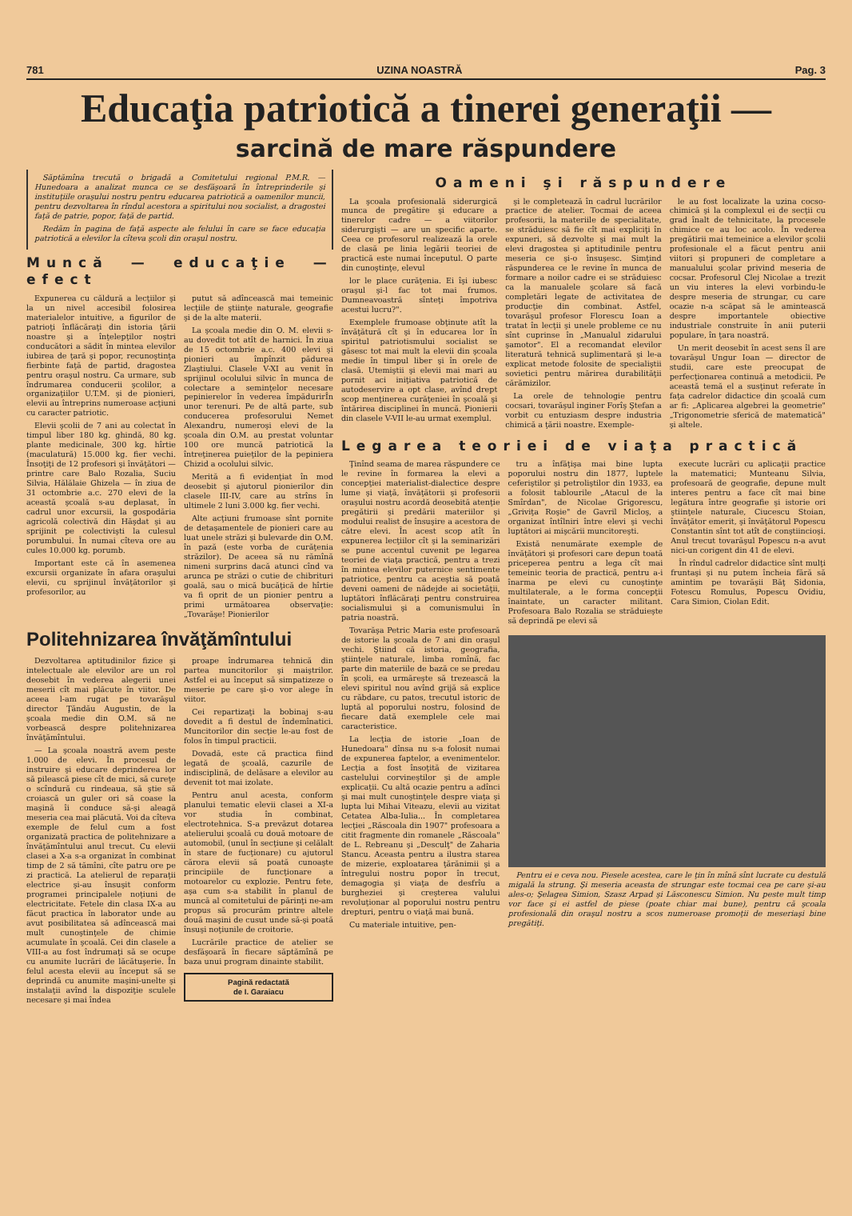781 UZINA NOASTRĂ Pag. 3
Educaţia patriotică a tinerei generaţii —
sarcină de mare răspundere
Săptămîna trecută o brigadă a Comitetului regional P.M.R. — Hunedoara a analizat munca ce se desfăşoară în întreprinderile şi instituţiile oraşului nostru pentru educarea patriotică a oamenilor muncii, pentru dezvoltarea în rîndul acestora a spiritului nou socialist, a dragostei faţă de patrie, popor, faţă de partid.
Redăm în pagina de faţă aspecte ale felului în care se face educaţia patriotică a elevilor la cîteva şcoli din oraşul nostru.
Muncă — educaţie — efect
Expunerea cu căldură a lecţiilor şi la un nivel accesibil folosirea materialelor intuitive, a figurilor de patrioţi înflăcăraţi din istoria ţării noastre şi a înţelepţilor noştri conducători a sădit în mintea elevilor iubirea de ţară şi popor, recunoştinţa fierbinte faţă de partid, dragostea pentru oraşul nostru. Ca urmare, sub îndrumarea conducerii şcolilor, a organizaţiilor U.T.M. şi de pionieri, elevii au întreprins numeroase acţiuni cu caracter patriotic.
Elevii şcolii de 7 ani au colectat în timpul liber 180 kg. ghindă, 80 kg. plante medicinale, 300 kg. hîrtie (maculatură) 15.000 kg. fier vechi. Însoţiţi de 12 profesori şi învăţători — printre care Balo Rozalia, Suciu Silvia, Hălălaie Ghizela — în ziua de 31 octombrie a.c. 270 elevi de la această şcoală s-au deplasat, în cadrul unor excursii, la gospodăria agricolă colectivă din Hăşdat şi au sprijinit pe colectivişti la culesul porumbului. În numai cîteva ore au cules 10.000 kg. porumb.
Important este că în asemenea excursii organizate în afara oraşului elevii, cu sprijinul învăţătorilor şi profesorilor, au
putut să adîncească mai temeinic lecţiile de ştiinţe naturale, geografie şi de la alte materii.
La şcoala medie din O. M. elevii s-au dovedit tot atît de harnici. În ziua de 15 octombrie a.c. 400 elevi şi pionieri au împînzit pădurea Zlaştiului. Clasele V-XI au venit în sprijinul ocolului silvic în munca de colectare a seminţelor necesare pepinierelor în vederea împădurirÎn unor terenuri. Pe de altă parte, sub conducerea profesorului Nemet Alexandru, numeroşi elevi de la şcoala din O.M. au prestat voluntar 100 ore muncă patriotică la întreţinerea puieţilor de la pepiniera Chizid a ocolului silvic.
Merită a fi evidenţiat în mod deosebit şi ajutorul pionierilor din clasele III-IV, care au strîns în ultimele 2 luni 3.000 kg. fier vechi.
Alte acţiuni frumoase sînt pornite de detaşamentele de pionieri care au luat unele străzi şi bulevarde din O.M. în pază (este vorba de curăţenia străzilor). De aceea să nu rămînă nimeni surprins dacă atunci cînd va arunca pe străzi o cutie de chibrituri goală, sau o mică bucăţică de hîrtie va fi oprit de un pionier pentru a primi următoarea observaţie: „Tovarăşe! Pionierilor
Politehnizarea învăţămîntului
Dezvoltarea aptitudinilor fizice şi intelectuale ale elevilor are un rol deosebit în vederea alegerii unei meserii cît mai plăcute în viitor. De aceea l-am rugat pe tovarăşul director Ţăndău Augustin, de la şcoala medie din O.M. să ne vorbească despre politehnizarea învăţămîntului.
— La şcoala noastră avem peste 1.000 de elevi. În procesul de instruire şi educare deprinderea lor să pilească piese cît de mici, să cureţe o scîndură cu rindeaua, să ştie să croiască un guler ori să coase la maşină îi conduce să-şi aleagă meseria cea mai plăcută. Voi da cîteva exemple de felul cum a fost organizată practica de politehnizare a învăţămîntului anul trecut. Cu elevii clasei a X-a s-a organizat în combinat timp de 2 să tămîni, cîte patru ore pe zi practică. La atelierul de reparaţii electrice şi-au însuşit conform programei principalele noţiuni de electricitate. Fetele din clasa IX-a au făcut practica în laborator unde au avut posibilitatea să adîncească mai mult cunoştinţele de chimie acumulate în şcoală. Cei din clasele a VIII-a au fost îndrumaţi să se ocupe cu anumite lucrări de lăcătuşerie. În felul acesta elevii au început să se deprindă cu anumite maşini-unelte şi instalaţii avînd la dispoziţie sculele necesare şi mai îndea
proape îndrumarea tehnică din partea muncitorilor şi maiştrilor. Astfel ei au început să simpatizeze o meserie pe care şi-o vor alege în viitor.
Cei repartizaţi la bobinaj s-au dovedit a fi destul de îndemînatici. Muncitorilor din secţie le-au fost de folos în timpul practicii.
Dovadă, este că practica fiind legată de şcoală, cazurile de indisciplină, de delăsare a elevilor au devenit tot mai izolate.
Pentru anul acesta, conform planului tematic elevii clasei a XI-a vor studia în combinat, electrotehnica. S-a prevăzut dotarea atelierului şcoală cu două motoare de automobil, (unul în secţiune şi celălalt în stare de fucţionare) cu ajutorul cărora elevii să poată cunoaşte principiile de funcţionare a motoarelor cu explozie. Pentru fete, aşa cum s-a stabilit în planul de muncă al comitetului de părinţi ne-am propus să procurăm printre altele două maşini de cusut unde să-şi poată însuşi noţiunile de croitorie.
Lucrările practice de atelier se desfăşoară în fiecare săptămînă pe baza unui program dinainte stabilit.
Pagină redactată
de I. Garaiacu
Oameni şi răspundere
La şcoala profesională siderurgică munca de pregătire şi educare a tinerelor cadre — a viitorilor siderurgişti — are un specific aparte. Ceea ce profesorul realizează la orele de clasă pe linia legării teoriei de practică este numai începutul. O parte din cunoştinţe, elevul
lor le place curăţenia. Ei îşi iubesc oraşul şi-l fac tot mai frumos. Dumneavoastră sînteţi împotriva acestui lucru?".
Exemplele frumoase obţinute atît la învăţătură cît şi în educarea lor în spiritul patriotismului socialist se găsesc tot mai mult la elevii din şcoala medie în timpul liber şi în orele de clasă. Utemiştii şi elevii mai mari au pornit aci iniţiativa patriotică de autodeservire a opt clase, avînd drept scop menţinerea curăţeniei în şcoală şi întărirea disciplinei în muncă. Pionierii din clasele V-VII le-au urmat exemplul.
şi le completează în cadrul lucrărilor practice de atelier. Tocmai de aceea profesorii, la materiile de specialitate, se străduiesc să fie cît mai expliciţi în expuneri, să dezvolte şi mai mult la elevi dragostea şi aptitudinile pentru meseria ce şi-o însuşesc. Simţind răspunderea ce le revine în munca de formare a noilor cadre ei se străduiesc ca la manualele şcolare să facă completări legate de activitatea de producţie din combinat. Astfel, tovarăşul profesor Florescu Ioan a tratat în lecţii şi unele probleme ce nu sînt cuprinse în „Manualul zidarului şamotor". El a recomandat elevilor literatură tehnică suplimentară şi le-a explicat metode folosite de specialiştii sovietici pentru mărirea durabilităţii cărămizilor.
La orele de tehnologie pentru cocsari, tovarăşul inginer Forîş Ştefan a vorbit cu entuziasm despre industria chimică a ţării noastre. Exemple-
le au fost localizate la uzina cocso-chimică şi la complexul ei de secţii cu grad înalt de tehnicitate, la procesele chimice ce au loc acolo. În vederea pregătirii mai temeinice a elevilor şcolii profesionale el a făcut pentru anii viitori şi propuneri de completare a manualului şcolar privind meseria de cocsar. Profesorul Clej Nicolae a trezit un viu interes la elevi vorbindu-le despre meseria de strungar, cu care ocazie n-a scăpat să le amintească despre importantele obiective industriale construite în anii puterii populare, în ţara noastră.
Un merit deosebit în acest sens îl are tovarăşul Ungur Ioan — director de studii, care este preocupat de perfecţionarea continuă a metodicii. Pe această temă el a susţinut referate în faţa cadrelor didactice din şcoală cum ar fi: „Aplicarea algebrei la geometrie" „Trigonometrie sferică de matematică" şi altele.
Legarea teoriei de viaţa practică
Ţinînd seama de marea răspundere ce le revine în formarea la elevi a concepţiei materialist-dialectice despre lume şi viaţă, învăţătorii şi profesorii oraşului nostru acordă deosebită atenţie pregătirii şi predării materiilor şi modului realist de însuşire a acestora de către elevi. În acest scop atît în expunerea lecţiilor cît şi la seminarizări se pune accentul cuvenit pe legarea teoriei de viaţa practică, pentru a trezi în mintea elevilor puternice sentimente patriotice, pentru ca aceştia să poată deveni oameni de nădejde ai societăţii, luptători înflăcăraţi pentru construirea socialismului şi a comunismului în patria noastră.
Tovarăşa Petric Maria este profesoară de istorie la şcoala de 7 ani din oraşul vechi. Ştiind că istoria, geografia, ştiinţele naturale, limba romînă, fac parte din materiile de bază ce se predau în şcoli, ea urmăreşte să trezească la elevi spiritul nou avînd grijă să explice cu răbdare, cu patos, trecutul istoric de luptă al poporului nostru, folosind de fiecare dată exemplele cele mai caracteristice.
La lecţia de istorie „Ioan de Hunedoara" dînsa nu s-a folosit numai de expunerea faptelor, a evenimentelor. Lecţia a fost însoţită de vizitarea castelului corvineştilor şi de ample explicaţii. Cu altă ocazie pentru a adînci şi mai mult cunoştinţele despre viaţa şi lupta lui Mihai Viteazu, elevii au vizitat Cetatea Alba-Iulia... În completarea lecţiei „Răscoala din 1907" profesoara a citit fragmente din romanele „Răscoala" de L. Rebreanu şi „Desculţ" de Zaharia Stancu. Aceasta pentru a ilustra starea de mizerie, exploatarea ţărănimii şi a întregului nostru popor în trecut, demagogia şi viaţa de desfrîu a burgheziei şi creşterea valului revoluţionar al poporului nostru pentru drepturi, pentru o viaţă mai bună.
Cu materiale intuitive, pen-
tru a înfăţişa mai bine lupta poporului nostru din 1877, luptele ceferiştilor şi petroliştilor din 1933, ea a folosit tablourile „Atacul de la Smîrdan", de Nicolae Grigorescu, „Griviţa Roşie" de Gavril Micloş, a organizat întîlniri între elevi şi vechi luptători ai mişcării muncitoreşti.
Există nenumărate exemple de învăţători şi profesori care depun toată priceperea pentru a lega cît mai temeinic teoria de practică, pentru a-i înarma pe elevi cu cunoştinţe multilaterale, a le forma concepţii înaintate, un caracter militant. Profesoara Balo Rozalia se străduieşte să deprindă pe elevi să
execute lucrări cu aplicaţii practice la matematici; Munteanu Silvia, profesoară de geografie, depune mult interes pentru a face cît mai bine legătura între geografie şi istorie ori ştiinţele naturale, Ciucescu Stoian, învăţător emerit, şi învăţătorul Popescu Constantin sînt tot atît de conştiincioşi. Anul trecut tovarăşul Popescu n-a avut nici-un corigent din 41 de elevi.
În rîndul cadrelor didactice sînt mulţi fruntaşi şi nu putem încheia fără să amintim pe tovarăşii Băţ Sidonia, Fotescu Romulus, Popescu Ovidiu, Cara Simion, Ciolan Edit.
Pentru ei e ceva nou. Piesele acestea, care le ţin în mînă sînt lucrate cu destulă migală la strung. Şi meseria aceasta de strungar este tocmai cea pe care şi-au ales-o; Şelagea Simion, Szasz Arpad şi Lăsconescu Simion. Nu peste mult timp vor face şi ei astfel de piese (poate chiar mai bune), pentru că şcoala profesională din oraşul nostru a scos numeroase promoţii de meseriaşi bine pregătiţi.